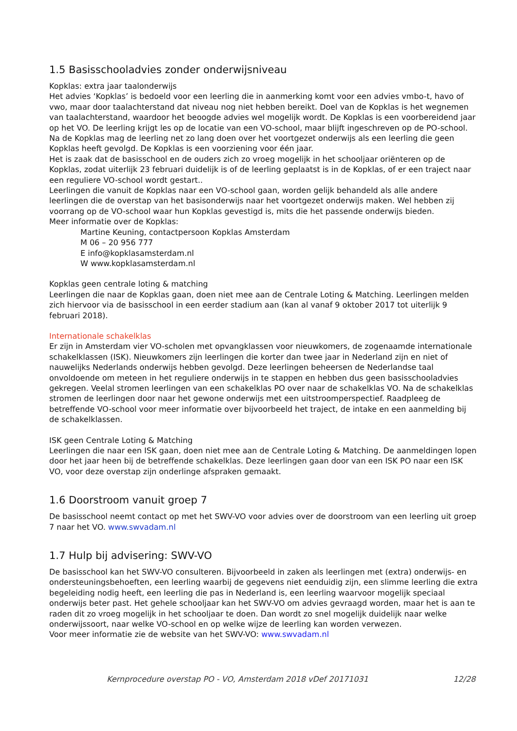1.5 Basisschooladvies zonder onderwijsniveau
Kopklas: extra jaar taalonderwijs
Het advies ‘Kopklas’ is bedoeld voor een leerling die in aanmerking komt voor een advies vmbo-t, havo of vwo, maar door taalachterstand dat niveau nog niet hebben bereikt. Doel van de Kopklas is het wegnemen van taalachterstand, waardoor het beoogde advies wel mogelijk wordt. De Kopklas is een voorbereidend jaar op het VO. De leerling krijgt les op de locatie van een VO-school, maar blijft ingeschreven op de PO-school. Na de Kopklas mag de leerling net zo lang doen over het voortgezet onderwijs als een leerling die geen Kopklas heeft gevolgd. De Kopklas is een voorziening voor één jaar.
Het is zaak dat de basisschool en de ouders zich zo vroeg mogelijk in het schooljaar oriënteren op de Kopklas, zodat uiterlijk 23 februari duidelijk is of de leerling geplaatst is in de Kopklas, of er een traject naar een reguliere VO-school wordt gestart..
Leerlingen die vanuit de Kopklas naar een VO-school gaan, worden gelijk behandeld als alle andere leerlingen die de overstap van het basisonderwijs naar het voortgezet onderwijs maken. Wel hebben zij voorrang op de VO-school waar hun Kopklas gevestigd is, mits die het passende onderwijs bieden.
Meer informatie over de Kopklas:
Martine Keuning, contactpersoon Kopklas Amsterdam
M 06 – 20 956 777
E info@kopklasamsterdam.nl
W www.kopklasamsterdam.nl
Kopklas geen centrale loting & matching
Leerlingen die naar de Kopklas gaan, doen niet mee aan de Centrale Loting & Matching. Leerlingen melden zich hiervoor via de basisschool in een eerder stadium aan (kan al vanaf 9 oktober 2017 tot uiterlijk 9 februari 2018).
Internationale schakelklas
Er zijn in Amsterdam vier VO-scholen met opvangklassen voor nieuwkomers, de zogenaamde internationale schakelklassen (ISK). Nieuwkomers zijn leerlingen die korter dan twee jaar in Nederland zijn en niet of nauwelijks Nederlands onderwijs hebben gevolgd. Deze leerlingen beheersen de Nederlandse taal onvoldoende om meteen in het reguliere onderwijs in te stappen en hebben dus geen basisschooladvies gekregen. Veelal stromen leerlingen van een schakelklas PO over naar de schakelklas VO. Na de schakelklas stromen de leerlingen door naar het gewone onderwijs met een uitstroomperspectief. Raadpleeg de betreffende VO-school voor meer informatie over bijvoorbeeld het traject, de intake en een aanmelding bij de schakelklassen.
ISK geen Centrale Loting & Matching
Leerlingen die naar een ISK gaan, doen niet mee aan de Centrale Loting & Matching. De aanmeldingen lopen door het jaar heen bij de betreffende schakelklas. Deze leerlingen gaan door van een ISK PO naar een ISK VO, voor deze overstap zijn onderlinge afspraken gemaakt.
1.6 Doorstroom vanuit groep 7
De basisschool neemt contact op met het SWV-VO voor advies over de doorstroom van een leerling uit groep 7 naar het VO. www.swvadam.nl
1.7 Hulp bij advisering: SWV-VO
De basisschool kan het SWV-VO consulteren. Bijvoorbeeld in zaken als leerlingen met (extra) onderwijs- en ondersteuningsbehoeften, een leerling waarbij de gegevens niet eenduidig zijn, een slimme leerling die extra begeleiding nodig heeft, een leerling die pas in Nederland is, een leerling waarvoor mogelijk speciaal onderwijs beter past. Het gehele schooljaar kan het SWV-VO om advies gevraagd worden, maar het is aan te raden dit zo vroeg mogelijk in het schooljaar te doen. Dan wordt zo snel mogelijk duidelijk naar welke onderwijssoort, naar welke VO-school en op welke wijze de leerling kan worden verwezen.
Voor meer informatie zie de website van het SWV-VO: www.swvadam.nl
Kernprocedure overstap PO - VO, Amsterdam 2018 vDef 20171031 12/28